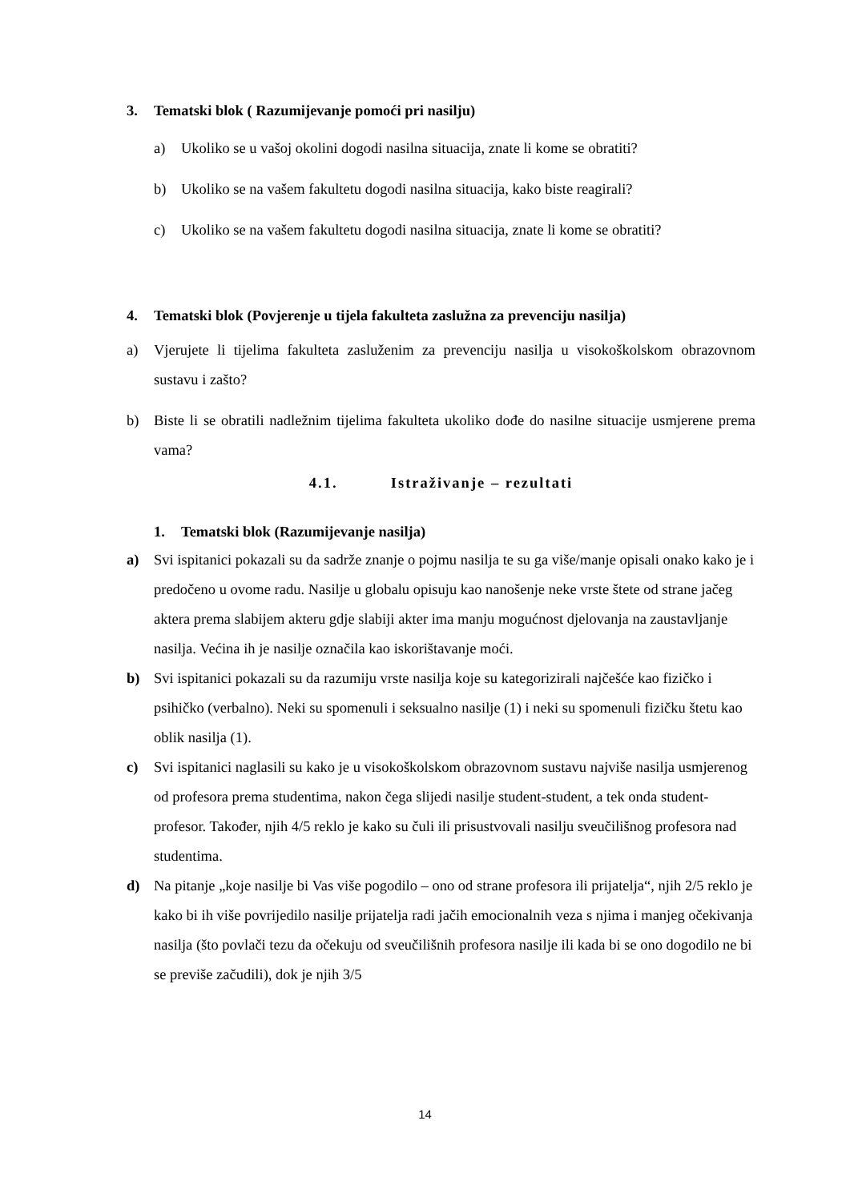3. Tematski blok ( Razumijevanje pomoći pri nasilju)
a) Ukoliko se u vašoj okolini dogodi nasilna situacija, znate li kome se obratiti?
b) Ukoliko se na vašem fakultetu dogodi nasilna situacija, kako biste reagirali?
c) Ukoliko se na vašem fakultetu dogodi nasilna situacija, znate li kome se obratiti?
4. Tematski blok (Povjerenje u tijela fakulteta zaslužna za prevenciju nasilja)
a) Vjerujete li tijelima fakulteta zasluženim za prevenciju nasilja u visokoškolskom obrazovnom sustavu i zašto?
b) Biste li se obratili nadležnim tijelima fakulteta ukoliko dođe do nasilne situacije usmjerene prema vama?
4.1. Istraživanje – rezultati
1. Tematski blok (Razumijevanje nasilja)
a) Svi ispitanici pokazali su da sadrže znanje o pojmu nasilja te su ga više/manje opisali onako kako je i predočeno u ovome radu. Nasilje u globalu opisuju kao nanošenje neke vrste štete od strane jačeg aktera prema slabijem akteru gdje slabiji akter ima manju mogućnost djelovanja na zaustavljanje nasilja. Većina ih je nasilje označila kao iskorištavanje moći.
b) Svi ispitanici pokazali su da razumiju vrste nasilja koje su kategorizirali najčešće kao fizičko i psihičko (verbalno). Neki su spomenuli i seksualno nasilje (1) i neki su spomenuli fizičku štetu kao oblik nasilja (1).
c) Svi ispitanici naglasili su kako je u visokoškolskom obrazovnom sustavu najviše nasilja usmjerenog od profesora prema studentima, nakon čega slijedi nasilje student-student, a tek onda student-profesor. Također, njih 4/5 reklo je kako su čuli ili prisustvovali nasilju sveučilišnog profesora nad studentima.
d) Na pitanje „koje nasilje bi Vas više pogodilo – ono od strane profesora ili prijatelja“, njih 2/5 reklo je kako bi ih više povrijedilo nasilje prijatelja radi jačih emocionalnih veza s njima i manjeg očekivanja nasilja (što povlači tezu da očekuju od sveučilišnih profesora nasilje ili kada bi se ono dogodilo ne bi se previše začudili), dok je njih 3/5
14